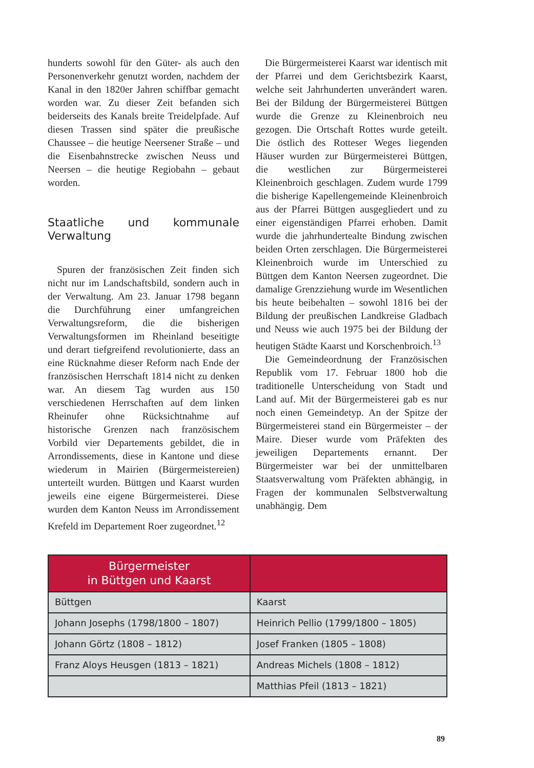hunderts sowohl für den Güter- als auch den Personenverkehr genutzt worden, nachdem der Kanal in den 1820er Jahren schiffbar gemacht worden war. Zu dieser Zeit befanden sich beiderseits des Kanals breite Treidelpfade. Auf diesen Trassen sind später die preußische Chaussee – die heutige Neersener Straße – und die Eisenbahnstrecke zwischen Neuss und Neersen – die heutige Regiobahn – gebaut worden.
Staatliche und kommunale Verwaltung
Spuren der französischen Zeit finden sich nicht nur im Landschaftsbild, sondern auch in der Verwaltung. Am 23. Januar 1798 begann die Durchführung einer umfangreichen Verwaltungsreform, die die bisherigen Verwaltungsformen im Rheinland beseitigte und derart tiefgreifend revolutionierte, dass an eine Rücknahme dieser Reform nach Ende der französischen Herrschaft 1814 nicht zu denken war. An diesem Tag wurden aus 150 verschiedenen Herrschaften auf dem linken Rheinufer ohne Rücksichtnahme auf historische Grenzen nach französischem Vorbild vier Departements gebildet, die in Arrondissements, diese in Kantone und diese wiederum in Mairien (Bürgermeistereien) unterteilt wurden. Büttgen und Kaarst wurden jeweils eine eigene Bürgermeisterei. Diese wurden dem Kanton Neuss im Arrondissement Krefeld im Departement Roer zugeordnet.<sup>12</sup>
Die Bürgermeisterei Kaarst war identisch mit der Pfarrei und dem Gerichtsbezirk Kaarst, welche seit Jahrhunderten unverändert waren. Bei der Bildung der Bürgermeisterei Büttgen wurde die Grenze zu Kleinenbroich neu gezogen. Die Ortschaft Rottes wurde geteilt. Die östlich des Rotteser Weges liegenden Häuser wurden zur Bürgermeisterei Büttgen, die westlichen zur Bürgermeisterei Kleinenbroich geschlagen. Zudem wurde 1799 die bisherige Kapellengemeinde Kleinenbroich aus der Pfarrei Büttgen ausgegliedert und zu einer eigenständigen Pfarrei erhoben. Damit wurde die jahrhundertealte Bindung zwischen beiden Orten zerschlagen. Die Bürgermeisterei Kleinenbroich wurde im Unterschied zu Büttgen dem Kanton Neersen zugeordnet. Die damalige Grenzziehung wurde im Wesentlichen bis heute beibehalten – sowohl 1816 bei der Bildung der preußischen Landkreise Gladbach und Neuss wie auch 1975 bei der Bildung der heutigen Städte Kaarst und Korschenbroich.<sup>13</sup>
Die Gemeindeordnung der Französischen Republik vom 17. Februar 1800 hob die traditionelle Unterscheidung von Stadt und Land auf. Mit der Bürgermeisterei gab es nur noch einen Gemeindetyp. An der Spitze der Bürgermeisterei stand ein Bürgermeister – der Maire. Dieser wurde vom Präfekten des jeweiligen Departements ernannt. Der Bürgermeister war bei der unmittelbaren Staatsverwaltung vom Präfekten abhängig, in Fragen der kommunalen Selbstverwaltung unabhängig. Dem
| Bürgermeister in Büttgen und Kaarst | |
| --- | --- |
| Büttgen | Kaarst |
| Johann Josephs (1798/1800 – 1807) | Heinrich Pellio (1799/1800 – 1805) |
| Johann Görtz (1808 – 1812) | Josef Franken (1805 – 1808) |
| Franz Aloys Heusgen (1813 – 1821) | Andreas Michels (1808 – 1812) |
| | Matthias Pfeil (1813 – 1821) |
89